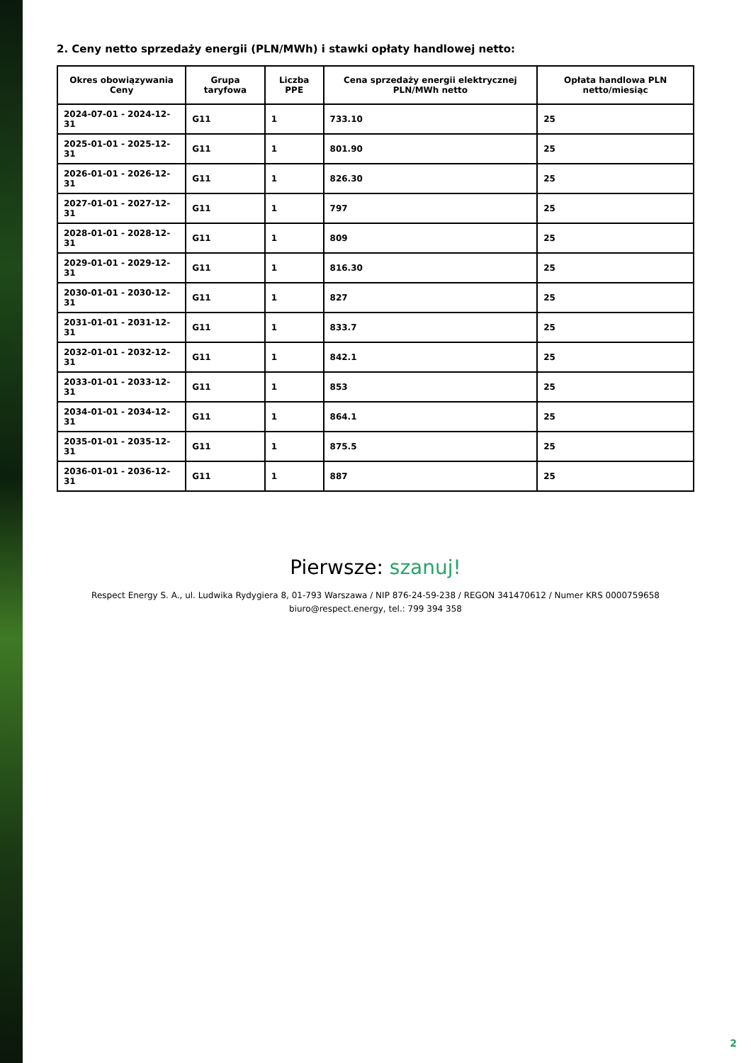2. Ceny netto sprzedaży energii (PLN/MWh) i stawki opłaty handlowej netto:
| Okres obowiązywania Ceny | Grupa taryfowa | Liczba PPE | Cena sprzedaży energii elektrycznej PLN/MWh netto | Opłata handlowa PLN netto/miesiąc |
| --- | --- | --- | --- | --- |
| 2024-07-01 - 2024-12-31 | G11 | 1 | 733.10 | 25 |
| 2025-01-01 - 2025-12-31 | G11 | 1 | 801.90 | 25 |
| 2026-01-01 - 2026-12-31 | G11 | 1 | 826.30 | 25 |
| 2027-01-01 - 2027-12-31 | G11 | 1 | 797 | 25 |
| 2028-01-01 - 2028-12-31 | G11 | 1 | 809 | 25 |
| 2029-01-01 - 2029-12-31 | G11 | 1 | 816.30 | 25 |
| 2030-01-01 - 2030-12-31 | G11 | 1 | 827 | 25 |
| 2031-01-01 - 2031-12-31 | G11 | 1 | 833.7 | 25 |
| 2032-01-01 - 2032-12-31 | G11 | 1 | 842.1 | 25 |
| 2033-01-01 - 2033-12-31 | G11 | 1 | 853 | 25 |
| 2034-01-01 - 2034-12-31 | G11 | 1 | 864.1 | 25 |
| 2035-01-01 - 2035-12-31 | G11 | 1 | 875.5 | 25 |
| 2036-01-01 - 2036-12-31 | G11 | 1 | 887 | 25 |
Pierwsze: szanuj!
Respect Energy S. A., ul. Ludwika Rydygiera 8, 01-793 Warszawa / NIP 876-24-59-238 / REGON 341470612 / Numer KRS 0000759658
biuro@respect.energy, tel.: 799 394 358
2